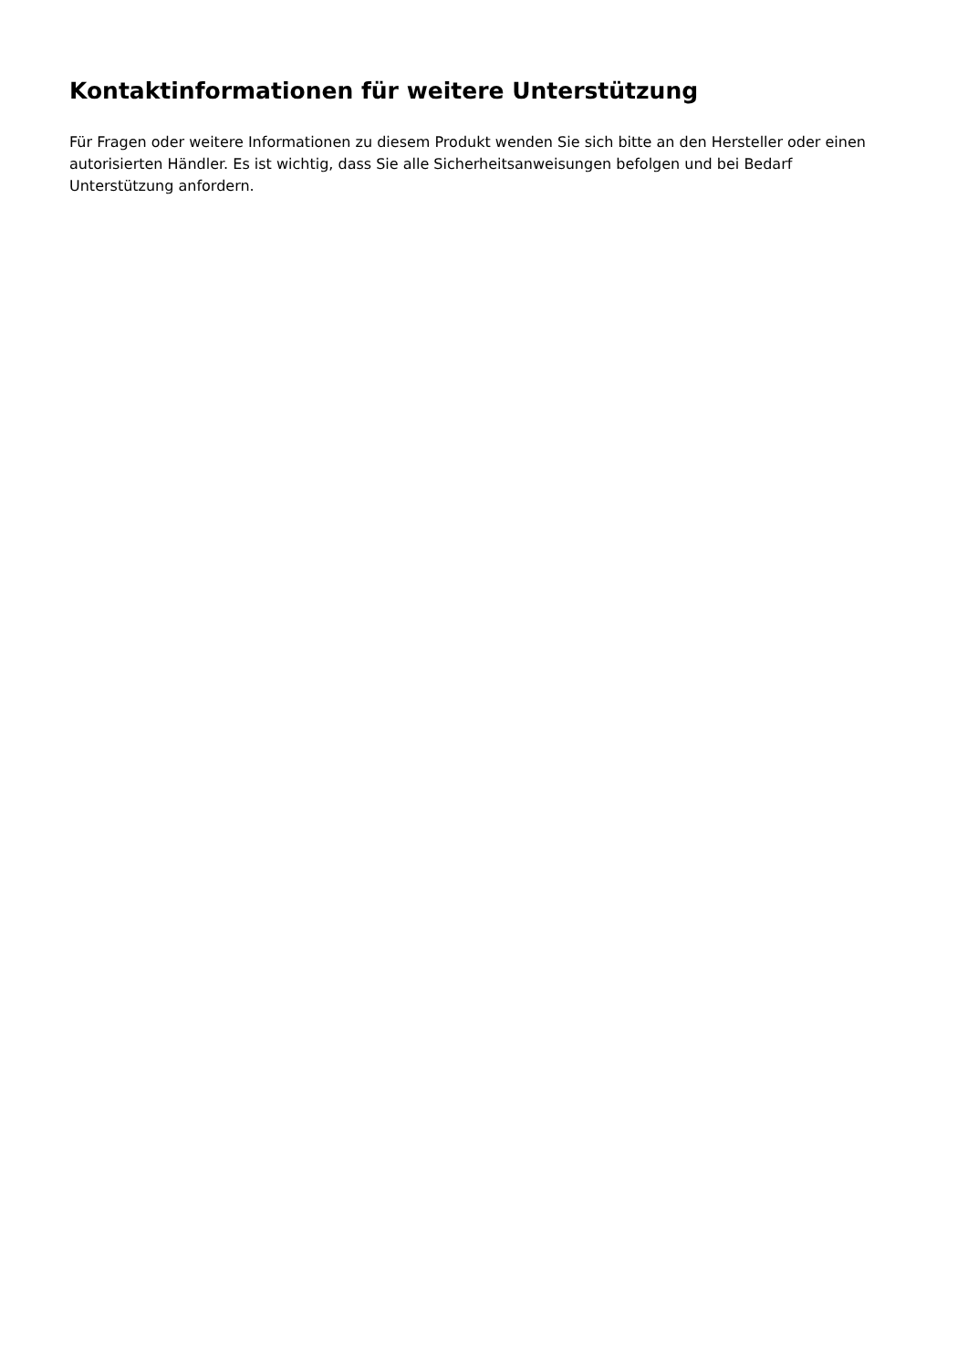Kontaktinformationen für weitere Unterstützung
Für Fragen oder weitere Informationen zu diesem Produkt wenden Sie sich bitte an den Hersteller oder einen autorisierten Händler. Es ist wichtig, dass Sie alle Sicherheitsanweisungen befolgen und bei Bedarf Unterstützung anfordern.